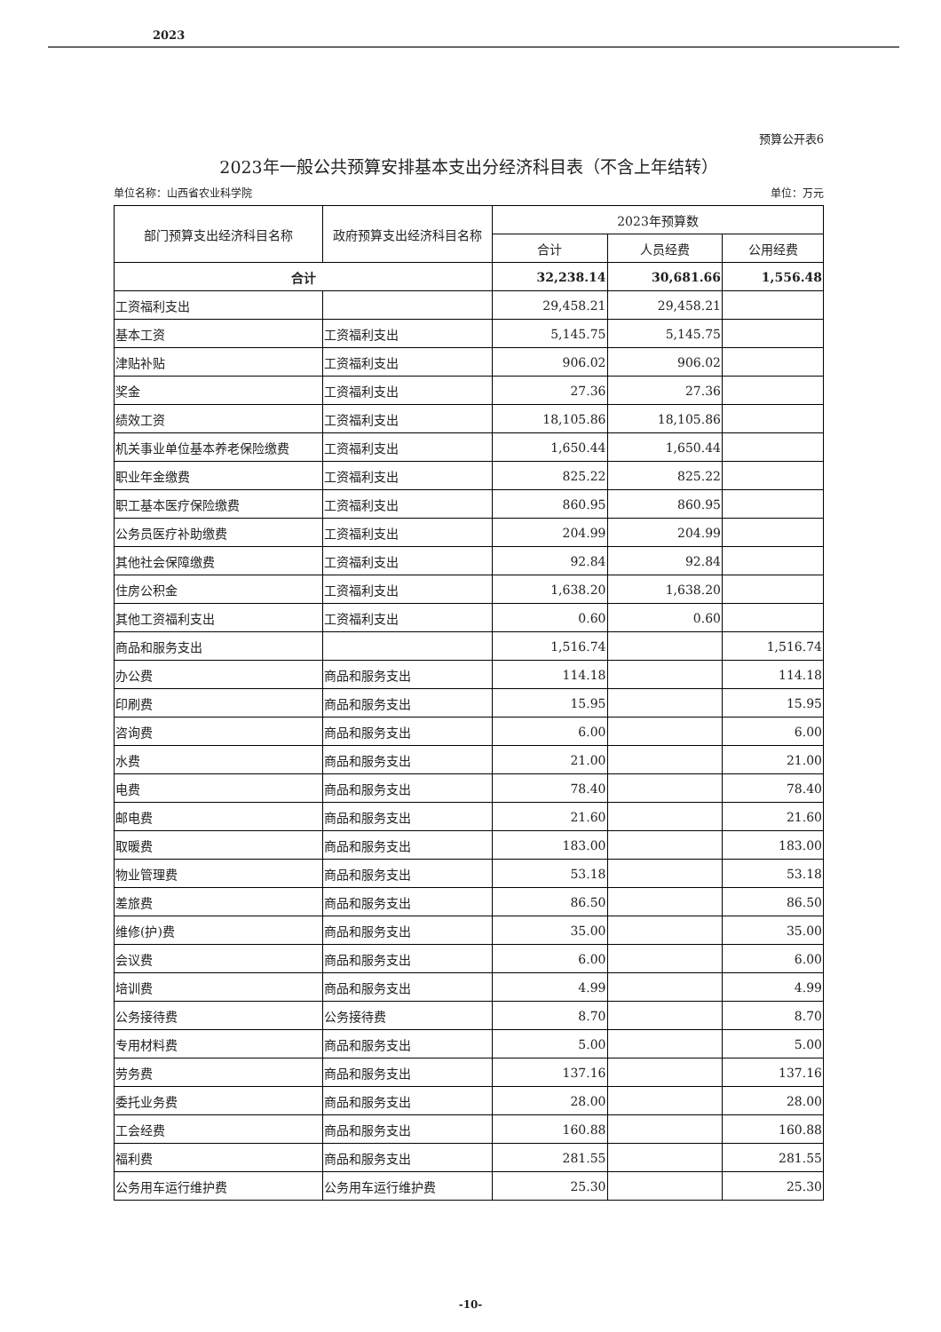2023
预算公开表6
2023年一般公共预算安排基本支出分经济科目表（不含上年结转）
单位名称：山西省农业科学院 单位：万元
| 部门预算支出经济科目名称 | 政府预算支出经济科目名称 | 2023年预算数 | | |
| --- | --- | --- | --- | --- |
| | | 合计 | 人员经费 | 公用经费 |
| 合计 | | 32,238.14 | 30,681.66 | 1,556.48 |
| 工资福利支出 | | 29,458.21 | 29,458.21 | |
| 基本工资 | 工资福利支出 | 5,145.75 | 5,145.75 | |
| 津贴补贴 | 工资福利支出 | 906.02 | 906.02 | |
| 奖金 | 工资福利支出 | 27.36 | 27.36 | |
| 绩效工资 | 工资福利支出 | 18,105.86 | 18,105.86 | |
| 机关事业单位基本养老保险缴费 | 工资福利支出 | 1,650.44 | 1,650.44 | |
| 职业年金缴费 | 工资福利支出 | 825.22 | 825.22 | |
| 职工基本医疗保险缴费 | 工资福利支出 | 860.95 | 860.95 | |
| 公务员医疗补助缴费 | 工资福利支出 | 204.99 | 204.99 | |
| 其他社会保障缴费 | 工资福利支出 | 92.84 | 92.84 | |
| 住房公积金 | 工资福利支出 | 1,638.20 | 1,638.20 | |
| 其他工资福利支出 | 工资福利支出 | 0.60 | 0.60 | |
| 商品和服务支出 | | 1,516.74 | | 1,516.74 |
| 办公费 | 商品和服务支出 | 114.18 | | 114.18 |
| 印刷费 | 商品和服务支出 | 15.95 | | 15.95 |
| 咨询费 | 商品和服务支出 | 6.00 | | 6.00 |
| 水费 | 商品和服务支出 | 21.00 | | 21.00 |
| 电费 | 商品和服务支出 | 78.40 | | 78.40 |
| 邮电费 | 商品和服务支出 | 21.60 | | 21.60 |
| 取暖费 | 商品和服务支出 | 183.00 | | 183.00 |
| 物业管理费 | 商品和服务支出 | 53.18 | | 53.18 |
| 差旅费 | 商品和服务支出 | 86.50 | | 86.50 |
| 维修(护)费 | 商品和服务支出 | 35.00 | | 35.00 |
| 会议费 | 商品和服务支出 | 6.00 | | 6.00 |
| 培训费 | 商品和服务支出 | 4.99 | | 4.99 |
| 公务接待费 | 公务接待费 | 8.70 | | 8.70 |
| 专用材料费 | 商品和服务支出 | 5.00 | | 5.00 |
| 劳务费 | 商品和服务支出 | 137.16 | | 137.16 |
| 委托业务费 | 商品和服务支出 | 28.00 | | 28.00 |
| 工会经费 | 商品和服务支出 | 160.88 | | 160.88 |
| 福利费 | 商品和服务支出 | 281.55 | | 281.55 |
| 公务用车运行维护费 | 公务用车运行维护费 | 25.30 | | 25.30 |
-10-